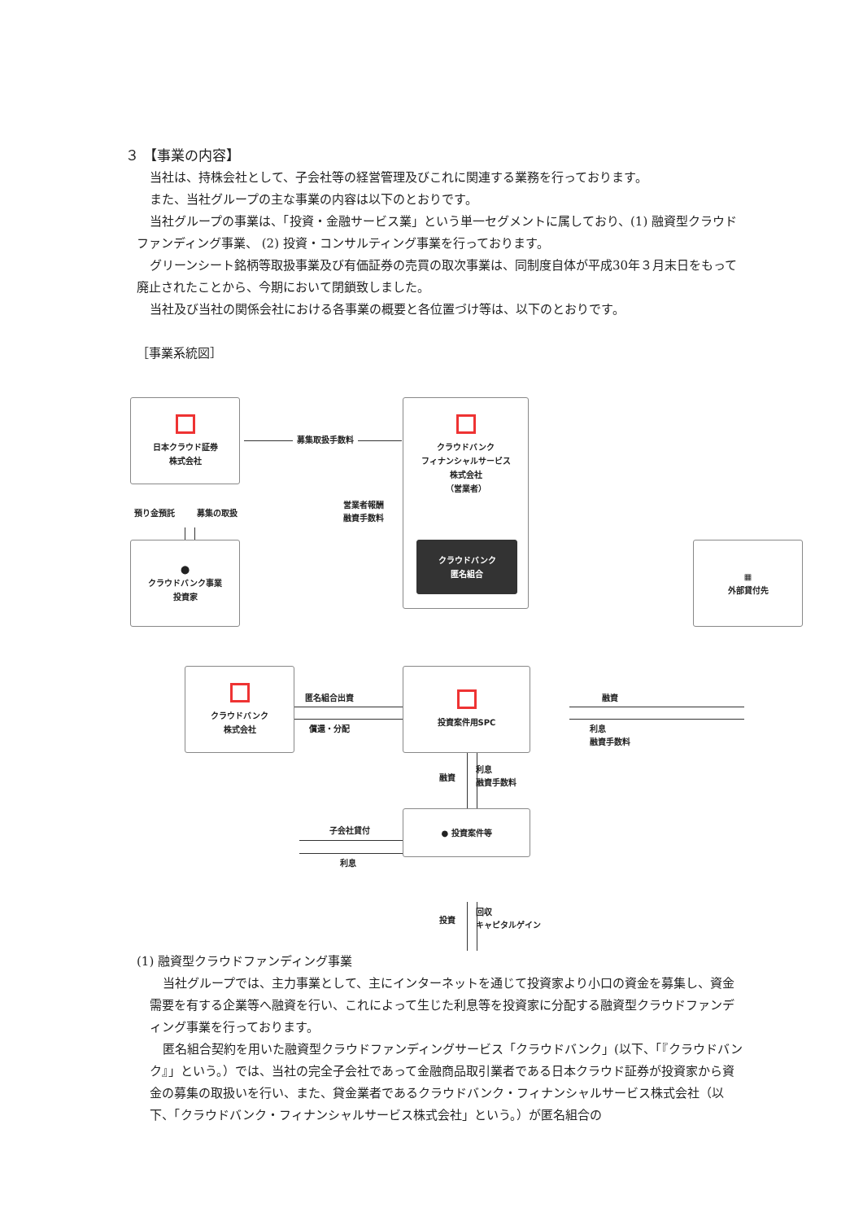３ 【事業の内容】
当社は、持株会社として、子会社等の経営管理及びこれに関連する業務を行っております。
また、当社グループの主な事業の内容は以下のとおりです。
当社グループの事業は、「投資・金融サービス業」という単一セグメントに属しており、(1) 融資型クラウドファンディング事業、 (2) 投資・コンサルティング事業を行っております。
グリーンシート銘柄等取扱事業及び有価証券の売買の取次事業は、同制度自体が平成30年３月末日をもって廃止されたことから、今期において閉鎖致しました。
当社及び当社の関係会社における各事業の概要と各位置づけ等は、以下のとおりです。
［事業系統図］
日本クラウド証券
株式会社
募集取扱手数料
クラウドバンク
フィナンシャルサービス
株式会社
（営業者）
預り金預託 募集の取扱
営業者報酬
融資手数料
⬤
クラウドバンク事業
投資家
匿名組合出資
償還・分配
クラウドバンク
匿名組合
融資
利息
融資手数料
▦
外部貸付先
融資
利息
融資手数料
クラウドバンク
株式会社
子会社貸付
利息
投資案件用SPC
投資
回収
キャピタルゲイン
● 投資案件等
(1) 融資型クラウドファンディング事業
当社グループでは、主力事業として、主にインターネットを通じて投資家より小口の資金を募集し、資金需要を有する企業等へ融資を行い、これによって生じた利息等を投資家に分配する融資型クラウドファンディング事業を行っております。
匿名組合契約を用いた融資型クラウドファンディングサービス「クラウドバンク」(以下、「『クラウドバンク』」という。）では、当社の完全子会社であって金融商品取引業者である日本クラウド証券が投資家から資金の募集の取扱いを行い、また、貸金業者であるクラウドバンク・フィナンシャルサービス株式会社（以下、「クラウドバンク・フィナンシャルサービス株式会社」という。）が匿名組合の